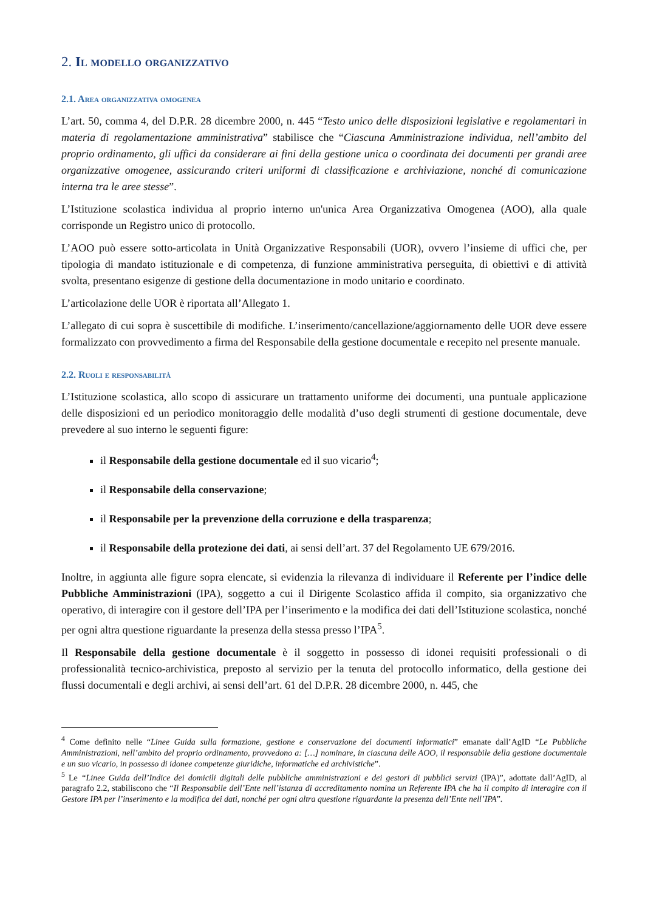2. Il modello organizzativo
2.1. Area organizzativa omogenea
L’art. 50, comma 4, del D.P.R. 28 dicembre 2000, n. 445 “Testo unico delle disposizioni legislative e regolamentari in materia di regolamentazione amministrativa” stabilisce che “Ciascuna Amministrazione individua, nell’ambito del proprio ordinamento, gli uffici da considerare ai fini della gestione unica o coordinata dei documenti per grandi aree organizzative omogenee, assicurando criteri uniformi di classificazione e archiviazione, nonché di comunicazione interna tra le aree stesse”.
L’Istituzione scolastica individua al proprio interno un'unica Area Organizzativa Omogenea (AOO), alla quale corrisponde un Registro unico di protocollo.
L’AOO può essere sotto-articolata in Unità Organizzative Responsabili (UOR), ovvero l’insieme di uffici che, per tipologia di mandato istituzionale e di competenza, di funzione amministrativa perseguita, di obiettivi e di attività svolta, presentano esigenze di gestione della documentazione in modo unitario e coordinato.
L’articolazione delle UOR è riportata all’Allegato 1.
L’allegato di cui sopra è suscettibile di modifiche. L’inserimento/cancellazione/aggiornamento delle UOR deve essere formalizzato con provvedimento a firma del Responsabile della gestione documentale e recepito nel presente manuale.
2.2. Ruoli e responsabilità
L’Istituzione scolastica, allo scopo di assicurare un trattamento uniforme dei documenti, una puntuale applicazione delle disposizioni ed un periodico monitoraggio delle modalità d’uso degli strumenti di gestione documentale, deve prevedere al suo interno le seguenti figure:
il Responsabile della gestione documentale ed il suo vicario<sup>4</sup>;
il Responsabile della conservazione;
il Responsabile per la prevenzione della corruzione e della trasparenza;
il Responsabile della protezione dei dati, ai sensi dell’art. 37 del Regolamento UE 679/2016.
Inoltre, in aggiunta alle figure sopra elencate, si evidenzia la rilevanza di individuare il Referente per l’indice delle Pubbliche Amministrazioni (IPA), soggetto a cui il Dirigente Scolastico affida il compito, sia organizzativo che operativo, di interagire con il gestore dell’IPA per l’inserimento e la modifica dei dati dell’Istituzione scolastica, nonché per ogni altra questione riguardante la presenza della stessa presso l’IPA<sup>5</sup>.
Il Responsabile della gestione documentale è il soggetto in possesso di idonei requisiti professionali o di professionalità tecnico-archivistica, preposto al servizio per la tenuta del protocollo informatico, della gestione dei flussi documentali e degli archivi, ai sensi dell’art. 61 del D.P.R. 28 dicembre 2000, n. 445, che
<sup>4</sup> Come definito nelle “Linee Guida sulla formazione, gestione e conservazione dei documenti informatici” emanate dall’AgID “Le Pubbliche Amministrazioni, nell’ambito del proprio ordinamento, provvedono a: […] nominare, in ciascuna delle AOO, il responsabile della gestione documentale e un suo vicario, in possesso di idonee competenze giuridiche, informatiche ed archivistiche”.
<sup>5</sup> Le “Linee Guida dell’Indice dei domicili digitali delle pubbliche amministrazioni e dei gestori di pubblici servizi (IPA)”, adottate dall’AgID, al paragrafo 2.2, stabiliscono che “Il Responsabile dell’Ente nell’istanza di accreditamento nomina un Referente IPA che ha il compito di interagire con il Gestore IPA per l’inserimento e la modifica dei dati, nonché per ogni altra questione riguardante la presenza dell’Ente nell’IPA”.